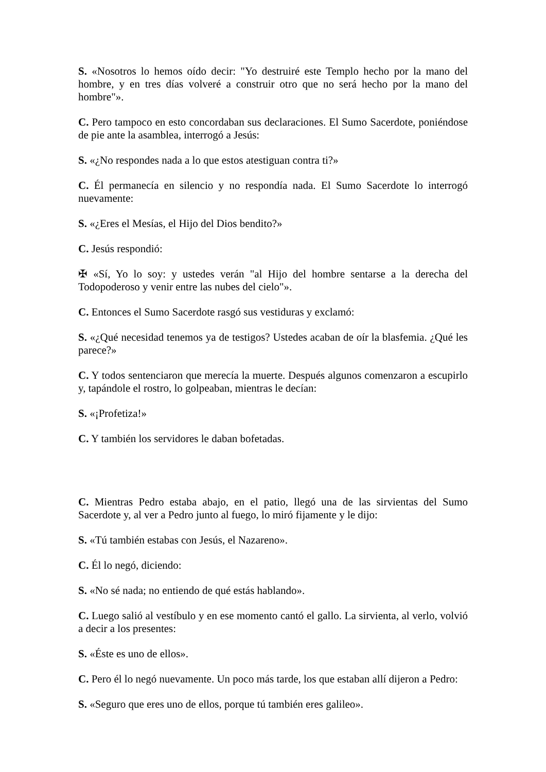S. «Nosotros lo hemos oído decir: "Yo destruiré este Templo hecho por la mano del hombre, y en tres días volveré a construir otro que no será hecho por la mano del hombre"».
C. Pero tampoco en esto concordaban sus declaraciones. El Sumo Sacerdote, poniéndose de pie ante la asamblea, interrogó a Jesús:
S. «¿No respondes nada a lo que estos atestiguan contra ti?»
C. Él permanecía en silencio y no respondía nada. El Sumo Sacerdote lo interrogó nuevamente:
S. «¿Eres el Mesías, el Hijo del Dios bendito?»
C. Jesús respondió:
✠ «Sí, Yo lo soy: y ustedes verán "al Hijo del hombre sentarse a la derecha del Todopoderoso y venir entre las nubes del cielo"».
C. Entonces el Sumo Sacerdote rasgó sus vestiduras y exclamó:
S. «¿Qué necesidad tenemos ya de testigos? Ustedes acaban de oír la blasfemia. ¿Qué les parece?»
C. Y todos sentenciaron que merecía la muerte. Después algunos comenzaron a escupirlo y, tapándole el rostro, lo golpeaban, mientras le decían:
S. «¡Profetiza!»
C. Y también los servidores le daban bofetadas.
C. Mientras Pedro estaba abajo, en el patio, llegó una de las sirvientas del Sumo Sacerdote y, al ver a Pedro junto al fuego, lo miró fijamente y le dijo:
S. «Tú también estabas con Jesús, el Nazareno».
C. Él lo negó, diciendo:
S. «No sé nada; no entiendo de qué estás hablando».
C. Luego salió al vestíbulo y en ese momento cantó el gallo. La sirvienta, al verlo, volvió a decir a los presentes:
S. «Éste es uno de ellos».
C. Pero él lo negó nuevamente. Un poco más tarde, los que estaban allí dijeron a Pedro:
S. «Seguro que eres uno de ellos, porque tú también eres galileo».